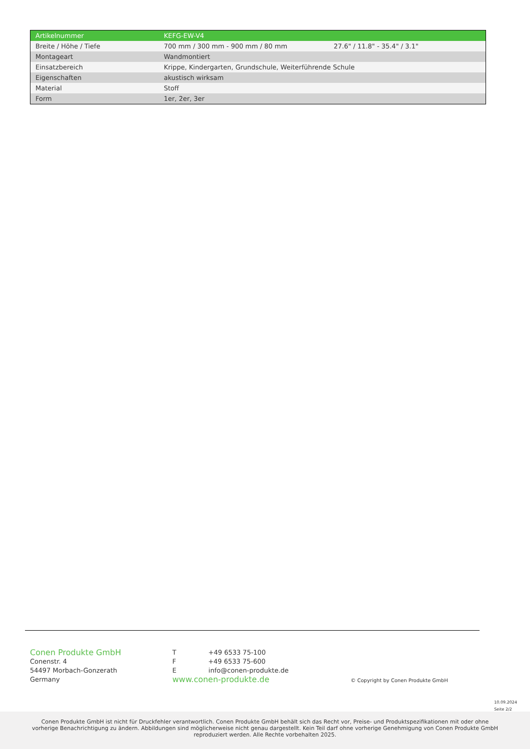| Artikelnummer | KEFG-EW-V4 | |
| Breite / Höhe / Tiefe | 700 mm / 300 mm - 900 mm / 80 mm | 27.6" / 11.8" - 35.4" / 3.1" |
| Montageart | Wandmontiert | |
| Einsatzbereich | Krippe, Kindergarten, Grundschule, Weiterführende Schule | |
| Eigenschaften | akustisch wirksam | |
| Material | Stoff | |
| Form | 1er, 2er, 3er | |
Conen Produkte GmbH
Conenstr. 4
54497 Morbach-Gonzerath
Germany
T +49 6533 75-100
F +49 6533 75-600
E info@conen-produkte.de
www.conen-produkte.de
© Copyright by Conen Produkte GmbH
10.09.2024
Seite 2/2
Conen Produkte GmbH ist nicht für Druckfehler verantwortlich. Conen Produkte GmbH behält sich das Recht vor, Preise- und Produktspezifikationen mit oder ohne
vorherige Benachrichtigung zu ändern. Abbildungen sind möglicherweise nicht genau dargestellt. Kein Teil darf ohne vorherige Genehmigung von Conen Produkte GmbH
reproduziert werden. Alle Rechte vorbehalten 2025.